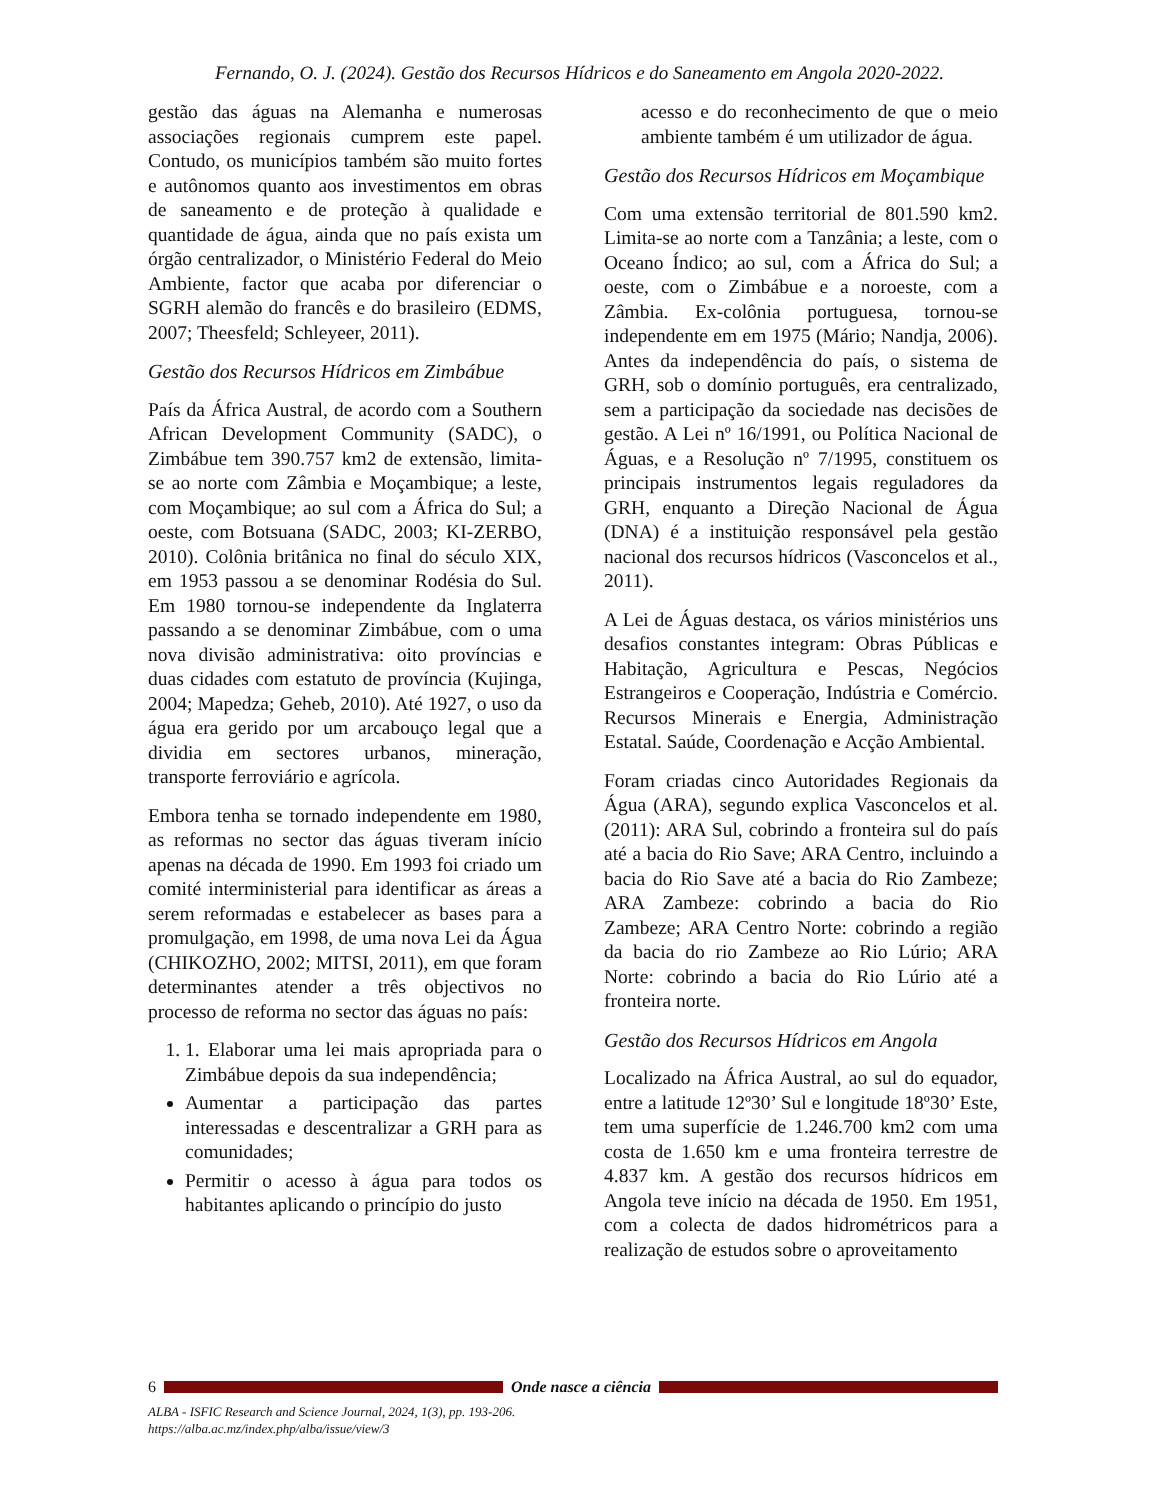Fernando, O. J. (2024). Gestão dos Recursos Hídricos e do Saneamento em Angola 2020-2022.
gestão das águas na Alemanha e numerosas associações regionais cumprem este papel. Contudo, os municípios também são muito fortes e autônomos quanto aos investimentos em obras de saneamento e de proteção à qualidade e quantidade de água, ainda que no país exista um órgão centralizador, o Ministério Federal do Meio Ambiente, factor que acaba por diferenciar o SGRH alemão do francês e do brasileiro (EDMS, 2007; Theesfeld; Schleyeer, 2011).
Gestão dos Recursos Hídricos em Zimbábue
País da África Austral, de acordo com a Southern African Development Community (SADC), o Zimbábue tem 390.757 km2 de extensão, limita-se ao norte com Zâmbia e Moçambique; a leste, com Moçambique; ao sul com a África do Sul; a oeste, com Botsuana (SADC, 2003; KI-ZERBO, 2010). Colônia britânica no final do século XIX, em 1953 passou a se denominar Rodésia do Sul. Em 1980 tornou-se independente da Inglaterra passando a se denominar Zimbábue, com o uma nova divisão administrativa: oito províncias e duas cidades com estatuto de província (Kujinga, 2004; Mapedza; Geheb, 2010). Até 1927, o uso da água era gerido por um arcabouço legal que a dividia em sectores urbanos, mineração, transporte ferroviário e agrícola.
Embora tenha se tornado independente em 1980, as reformas no sector das águas tiveram início apenas na década de 1990. Em 1993 foi criado um comité interministerial para identificar as áreas a serem reformadas e estabelecer as bases para a promulgação, em 1998, de uma nova Lei da Água (CHIKOZHO, 2002; MITSI, 2011), em que foram determinantes atender a três objectivos no processo de reforma no sector das águas no país:
1. 1. Elaborar uma lei mais apropriada para o Zimbábue depois da sua independência;
Aumentar a participação das partes interessadas e descentralizar a GRH para as comunidades;
Permitir o acesso à água para todos os habitantes aplicando o princípio do justo
acesso e do reconhecimento de que o meio ambiente também é um utilizador de água.
Gestão dos Recursos Hídricos em Moçambique
Com uma extensão territorial de 801.590 km2. Limita-se ao norte com a Tanzânia; a leste, com o Oceano Índico; ao sul, com a África do Sul; a oeste, com o Zimbábue e a noroeste, com a Zâmbia. Ex-colônia portuguesa, tornou-se independente em em 1975 (Mário; Nandja, 2006). Antes da independência do país, o sistema de GRH, sob o domínio português, era centralizado, sem a participação da sociedade nas decisões de gestão. A Lei nº 16/1991, ou Política Nacional de Águas, e a Resolução nº 7/1995, constituem os principais instrumentos legais reguladores da GRH, enquanto a Direção Nacional de Água (DNA) é a instituição responsável pela gestão nacional dos recursos hídricos (Vasconcelos et al., 2011).
A Lei de Águas destaca, os vários ministérios uns desafios constantes integram: Obras Públicas e Habitação, Agricultura e Pescas, Negócios Estrangeiros e Cooperação, Indústria e Comércio. Recursos Minerais e Energia, Administração Estatal. Saúde, Coordenação e Acção Ambiental.
Foram criadas cinco Autoridades Regionais da Água (ARA), segundo explica Vasconcelos et al. (2011): ARA Sul, cobrindo a fronteira sul do país até a bacia do Rio Save; ARA Centro, incluindo a bacia do Rio Save até a bacia do Rio Zambeze; ARA Zambeze: cobrindo a bacia do Rio Zambeze; ARA Centro Norte: cobrindo a região da bacia do rio Zambeze ao Rio Lúrio; ARA Norte: cobrindo a bacia do Rio Lúrio até a fronteira norte.
Gestão dos Recursos Hídricos em Angola
Localizado na África Austral, ao sul do equador, entre a latitude 12º30’ Sul e longitude 18º30’ Este, tem uma superfície de 1.246.700 km2 com uma costa de 1.650 km e uma fronteira terrestre de 4.837 km. A gestão dos recursos hídricos em Angola teve início na década de 1950. Em 1951, com a colecta de dados hidrométricos para a realização de estudos sobre o aproveitamento
6 Onde nasce a ciência
ALBA - ISFIC Research and Science Journal, 2024, 1(3), pp. 193-206.
https://alba.ac.mz/index.php/alba/issue/view/3